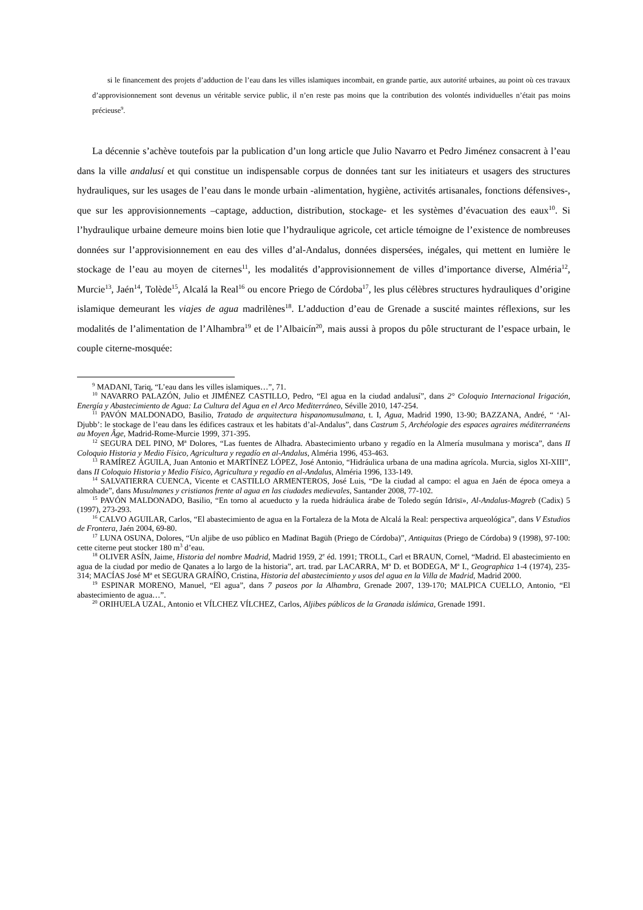si le financement des projets d’adduction de l’eau dans les villes islamiques incombait, en grande partie, aux autorité urbaines, au point où ces travaux d’approvisionnement sont devenus un véritable service public, il n’en reste pas moins que la contribution des volontés individuelles n’était pas moins précieuse<sup>9</sup>.
La décennie s’achève toutefois par la publication d’un long article que Julio Navarro et Pedro Jiménez consacrent à l’eau dans la ville andalusí et qui constitue un indispensable corpus de données tant sur les initiateurs et usagers des structures hydrauliques, sur les usages de l’eau dans le monde urbain -alimentation, hygiène, activités artisanales, fonctions défensives-, que sur les approvisionnements –captage, adduction, distribution, stockage- et les systèmes d’évacuation des eaux<sup>10</sup>. Si l’hydraulique urbaine demeure moins bien lotie que l’hydraulique agricole, cet article témoigne de l’existence de nombreuses données sur l’approvisionnement en eau des villes d’al-Andalus, données dispersées, inégales, qui mettent en lumière le stockage de l’eau au moyen de citernes<sup>11</sup>, les modalités d’approvisionnement de villes d’importance diverse, Alméria<sup>12</sup>, Murcie<sup>13</sup>, Jaén<sup>14</sup>, Tolède<sup>15</sup>, Alcalá la Real<sup>16</sup> ou encore Priego de Córdoba<sup>17</sup>, les plus célèbres structures hydrauliques d’origine islamique demeurant les viajes de agua madrilènes<sup>18</sup>. L’adduction d’eau de Grenade a suscité maintes réflexions, sur les modalités de l’alimentation de l’Alhambra<sup>19</sup> et de l’Albaicín<sup>20</sup>, mais aussi à propos du pôle structurant de l’espace urbain, le couple citerne-mosquée:
<sup>9</sup> MADANI, Tariq, “L’eau dans les villes islamiques…”, 71.
<sup>10</sup> NAVARRO PALAZÓN, Julio et JIMÉNEZ CASTILLO, Pedro, “El agua en la ciudad andalusí”, dans 2° Coloquio Internacional Irigación, Energía y Abastecimiento de Agua: La Cultura del Agua en el Arco Mediterráneo, Séville 2010, 147-254.
<sup>11</sup> PAVÓN MALDONADO, Basilio, Tratado de arquitectura hispanomusulmana, t. I, Agua, Madrid 1990, 13-90; BAZZANA, André, “ ‘Al-Djubb’: le stockage de l’eau dans les édifices castraux et les habitats d’al-Andalus”, dans Castrum 5, Archéologie des espaces agraires méditerranéens au Moyen Âge, Madrid-Rome-Murcie 1999, 371-395.
<sup>12</sup> SEGURA DEL PINO, M<sup>a</sup> Dolores, “Las fuentes de Alhadra. Abastecimiento urbano y regadío en la Almería musulmana y morisca”, dans II Coloquio Historia y Medio Físico, Agricultura y regadío en al-Andalus, Alméria 1996, 453-463.
<sup>13</sup> RAMÍREZ ÁGUILA, Juan Antonio et MARTÍNEZ LÓPEZ, José Antonio, “Hidráulica urbana de una madina agrícola. Murcia, siglos XI-XIII”, dans II Coloquio Historia y Medio Físico, Agricultura y regadío en al-Andalus, Alméria 1996, 133-149.
<sup>14</sup> SALVATIERRA CUENCA, Vicente et CASTILLO ARMENTEROS, José Luis, “De la ciudad al campo: el agua en Jaén de época omeya a almohade”, dans Musulmanes y cristianos frente al agua en las ciudades medievales, Santander 2008, 77-102.
<sup>15</sup> PAVÓN MALDONADO, Basilio, “En torno al acueducto y la rueda hidráulica árabe de Toledo según Idrīsī», Al-Andalus-Magreb (Cadix) 5 (1997), 273-293.
<sup>16</sup> CALVO AGUILAR, Carlos, “El abastecimiento de agua en la Fortaleza de la Mota de Alcalá la Real: perspectiva arqueológica”, dans V Estudios de Frontera, Jaén 2004, 69-80.
<sup>17</sup> LUNA OSUNA, Dolores, “Un aljibe de uso público en Madīnat Bagūh (Priego de Córdoba)”, Antiquitas (Priego de Córdoba) 9 (1998), 97-100: cette citerne peut stocker 180 m<sup>3</sup> d’eau.
<sup>18</sup> OLIVER ASÍN, Jaime, Historia del nombre Madrid, Madrid 1959, 2<sup>e</sup> éd. 1991; TROLL, Carl et BRAUN, Cornel, “Madrid. El abastecimiento en agua de la ciudad por medio de Qanates a lo largo de la historia”, art. trad. par LACARRA, M<sup>a</sup> D. et BODEGA, M<sup>a</sup> I., Geographica 1-4 (1974), 235-314; MACÍAS José M<sup>a</sup> et SEGURA GRAÍÑO, Cristina, Historia del abastecimiento y usos del agua en la Villa de Madrid, Madrid 2000.
<sup>19</sup> ESPINAR MORENO, Manuel, “El agua”, dans 7 paseos por la Alhambra, Grenade 2007, 139-170; MALPICA CUELLO, Antonio, “El abastecimiento de agua…”.
<sup>20</sup> ORIHUELA UZAL, Antonio et VÍLCHEZ VÍLCHEZ, Carlos, Aljibes públicos de la Granada islámica, Grenade 1991.